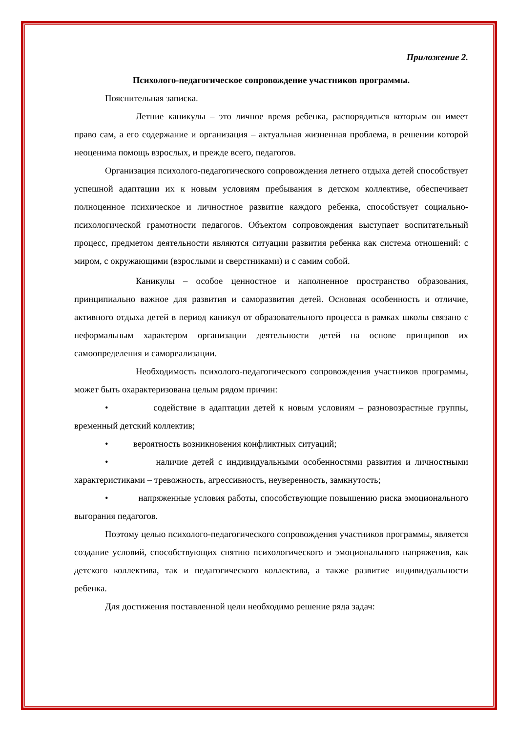Приложение 2.
Психолого-педагогическое сопровождение участников программы.
Пояснительная записка.
Летние каникулы – это личное время ребенка, распорядиться которым он имеет право сам, а его содержание и организация – актуальная жизненная проблема, в решении которой неоценима помощь взрослых, и прежде всего, педагогов.
Организация психолого-педагогического сопровождения летнего отдыха детей способствует успешной адаптации их к новым условиям пребывания в детском коллективе, обеспечивает полноценное психическое и личностное развитие каждого ребенка, способствует социально-психологической грамотности педагогов. Объектом сопровождения выступает воспитательный процесс, предметом деятельности являются ситуации развития ребенка как система отношений: с миром, с окружающими (взрослыми и сверстниками) и с самим собой.
Каникулы – особое ценностное и наполненное пространство образования, принципиально важное для развития и саморазвития детей. Основная особенность и отличие, активного отдыха детей в период каникул от образовательного процесса в рамках школы связано с неформальным характером организации деятельности детей на основе принципов их самоопределения и самореализации.
Необходимость психолого-педагогического сопровождения участников программы, может быть охарактеризована целым рядом причин:
• содействие в адаптации детей к новым условиям – разновозрастные группы, временный детский коллектив;
• вероятность возникновения конфликтных ситуаций;
• наличие детей с индивидуальными особенностями развития и личностными характеристиками – тревожность, агрессивность, неуверенность, замкнутость;
• напряженные условия работы, способствующие повышению риска эмоционального выгорания педагогов.
Поэтому целью психолого-педагогического сопровождения участников программы, является создание условий, способствующих снятию психологического и эмоционального напряжения, как детского коллектива, так и педагогического коллектива, а также развитие индивидуальности ребенка.
Для достижения поставленной цели необходимо решение ряда задач: